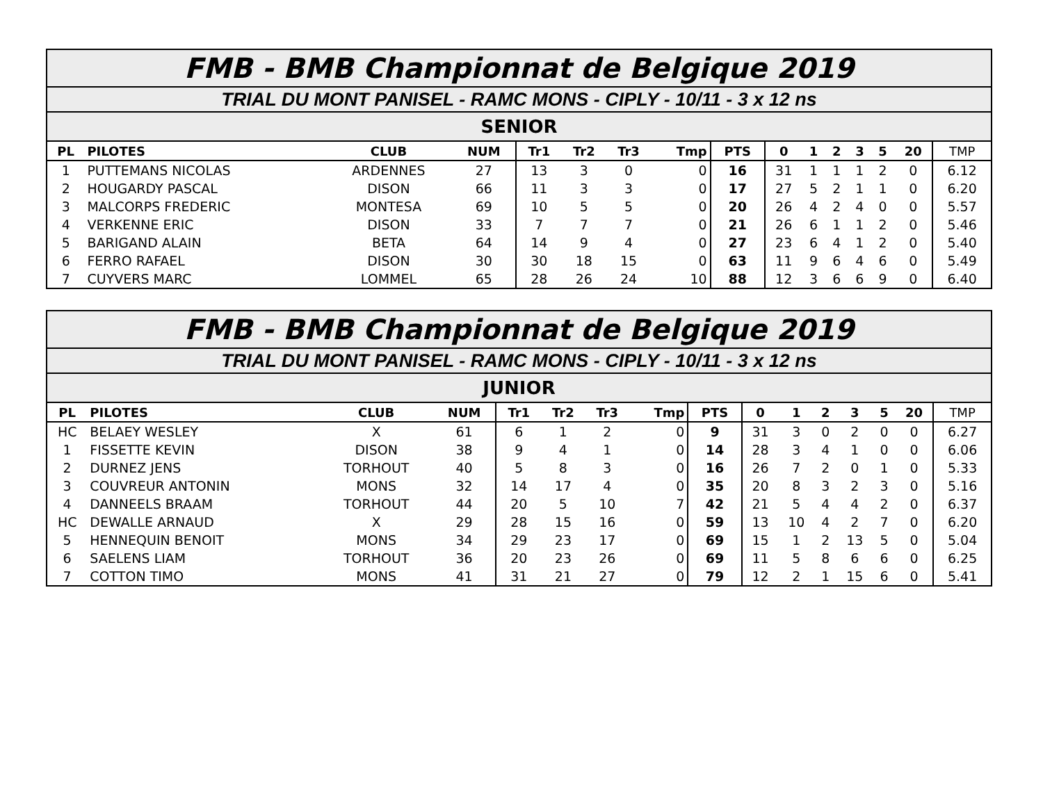| FMB - BMB Championnat de Belgique 2019 | | | | | | | | | | | | | | | |
| TRIAL DU MONT PANISEL - RAMC MONS - CIPLY - 10/11 - 3 x 12 ns | | | | | | | | | | | | | | | |
| SENIOR | | | | | | | | | | | | | | | |
| PL | PILOTES | CLUB | NUM | Tr1 | Tr2 | Tr3 | Tmp | PTS | 0 | 1 | 2 | 3 | 5 | 20 | TMP |
| 1 | PUTTEMANS NICOLAS | ARDENNES | 27 | 13 | 3 | 0 | 0 | 16 | 31 | 1 | 1 | 1 | 2 | 0 | 6.12 |
| 2 | HOUGARDY PASCAL | DISON | 66 | 11 | 3 | 3 | 0 | 17 | 27 | 5 | 2 | 1 | 1 | 0 | 6.20 |
| 3 | MALCORPS FREDERIC | MONTESA | 69 | 10 | 5 | 5 | 0 | 20 | 26 | 4 | 2 | 4 | 0 | 0 | 5.57 |
| 4 | VERKENNE ERIC | DISON | 33 | 7 | 7 | 7 | 0 | 21 | 26 | 6 | 1 | 1 | 2 | 0 | 5.46 |
| 5 | BARIGAND ALAIN | BETA | 64 | 14 | 9 | 4 | 0 | 27 | 23 | 6 | 4 | 1 | 2 | 0 | 5.40 |
| 6 | FERRO RAFAEL | DISON | 30 | 30 | 18 | 15 | 0 | 63 | 11 | 9 | 6 | 4 | 6 | 0 | 5.49 |
| 7 | CUYVERS MARC | LOMMEL | 65 | 28 | 26 | 24 | 10 | 88 | 12 | 3 | 6 | 6 | 9 | 0 | 6.40 |
| FMB - BMB Championnat de Belgique 2019 | | | | | | | | | | | | | | | |
| TRIAL DU MONT PANISEL - RAMC MONS - CIPLY - 10/11 - 3 x 12 ns | | | | | | | | | | | | | | | |
| JUNIOR | | | | | | | | | | | | | | | |
| PL | PILOTES | CLUB | NUM | Tr1 | Tr2 | Tr3 | Tmp | PTS | 0 | 1 | 2 | 3 | 5 | 20 | TMP |
| HC | BELAEY WESLEY | X | 61 | 6 | 1 | 2 | 0 | 9 | 31 | 3 | 0 | 2 | 0 | 0 | 6.27 |
| 1 | FISSETTE KEVIN | DISON | 38 | 9 | 4 | 1 | 0 | 14 | 28 | 3 | 4 | 1 | 0 | 0 | 6.06 |
| 2 | DURNEZ JENS | TORHOUT | 40 | 5 | 8 | 3 | 0 | 16 | 26 | 7 | 2 | 0 | 1 | 0 | 5.33 |
| 3 | COUVREUR ANTONIN | MONS | 32 | 14 | 17 | 4 | 0 | 35 | 20 | 8 | 3 | 2 | 3 | 0 | 5.16 |
| 4 | DANNEELS BRAAM | TORHOUT | 44 | 20 | 5 | 10 | 7 | 42 | 21 | 5 | 4 | 4 | 2 | 0 | 6.37 |
| HC | DEWALLE ARNAUD | X | 29 | 28 | 15 | 16 | 0 | 59 | 13 | 10 | 4 | 2 | 7 | 0 | 6.20 |
| 5 | HENNEQUIN BENOIT | MONS | 34 | 29 | 23 | 17 | 0 | 69 | 15 | 1 | 2 | 13 | 5 | 0 | 5.04 |
| 6 | SAELENS LIAM | TORHOUT | 36 | 20 | 23 | 26 | 0 | 69 | 11 | 5 | 8 | 6 | 6 | 0 | 6.25 |
| 7 | COTTON TIMO | MONS | 41 | 31 | 21 | 27 | 0 | 79 | 12 | 2 | 1 | 15 | 6 | 0 | 5.41 |